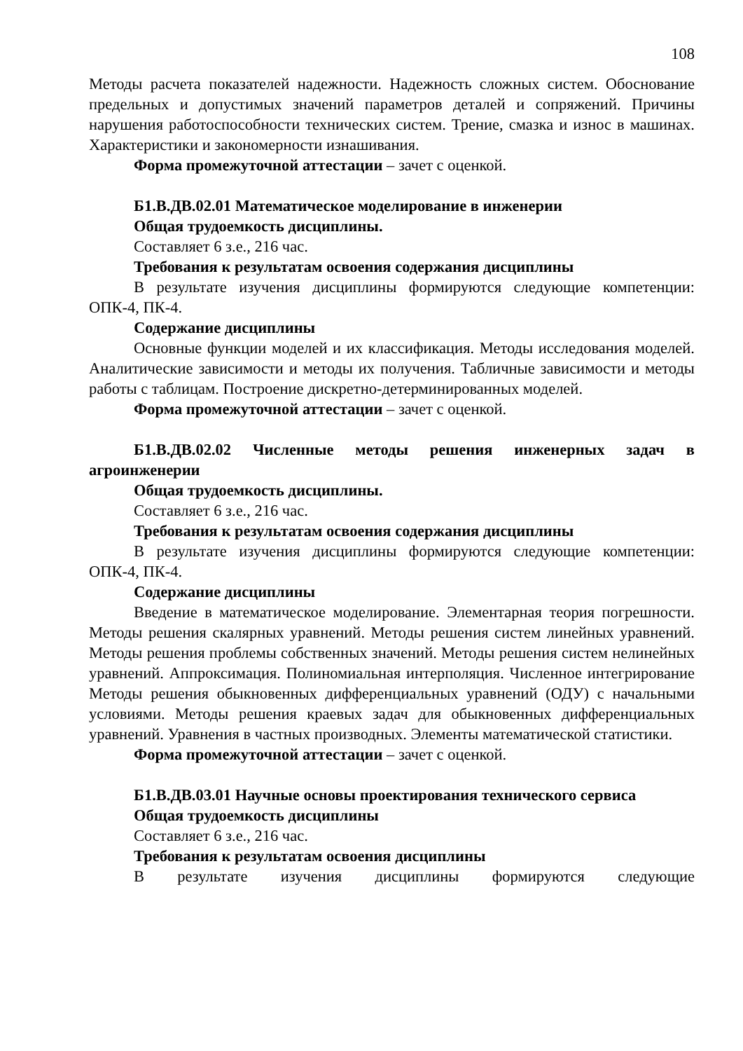108
Методы расчета показателей надежности. Надежность сложных систем. Обоснование предельных и допустимых значений параметров деталей и сопряжений. Причины нарушения работоспособности технических систем. Трение, смазка и износ в машинах. Характеристики и закономерности изнашивания.
Форма промежуточной аттестации – зачет с оценкой.
Б1.В.ДВ.02.01 Математическое моделирование в инженерии
Общая трудоемкость дисциплины.
Составляет 6 з.е., 216 час.
Требования к результатам освоения содержания дисциплины
В результате изучения дисциплины формируются следующие компетенции: ОПК-4, ПК-4.
Содержание дисциплины
Основные функции моделей и их классификация. Методы исследования моделей. Аналитические зависимости и методы их получения. Табличные зависимости и методы работы с таблицам. Построение дискретно-детерминированных моделей.
Форма промежуточной аттестации – зачет с оценкой.
Б1.В.ДВ.02.02 Численные методы решения инженерных задач в агроинженерии
Общая трудоемкость дисциплины.
Составляет 6 з.е., 216 час.
Требования к результатам освоения содержания дисциплины
В результате изучения дисциплины формируются следующие компетенции: ОПК-4, ПК-4.
Содержание дисциплины
Введение в математическое моделирование. Элементарная теория погрешности. Методы решения скалярных уравнений. Методы решения систем линейных уравнений. Методы решения проблемы собственных значений. Методы решения систем нелинейных уравнений. Аппроксимация. Полиномиальная интерполяция. Численное интегрирование Методы решения обыкновенных дифференциальных уравнений (ОДУ) с начальными условиями. Методы решения краевых задач для обыкновенных дифференциальных уравнений. Уравнения в частных производных. Элементы математической статистики.
Форма промежуточной аттестации – зачет с оценкой.
Б1.В.ДВ.03.01 Научные основы проектирования технического сервиса
Общая трудоемкость дисциплины
Составляет 6 з.е., 216 час.
Требования к результатам освоения дисциплины
В результате изучения дисциплины формируются следующие